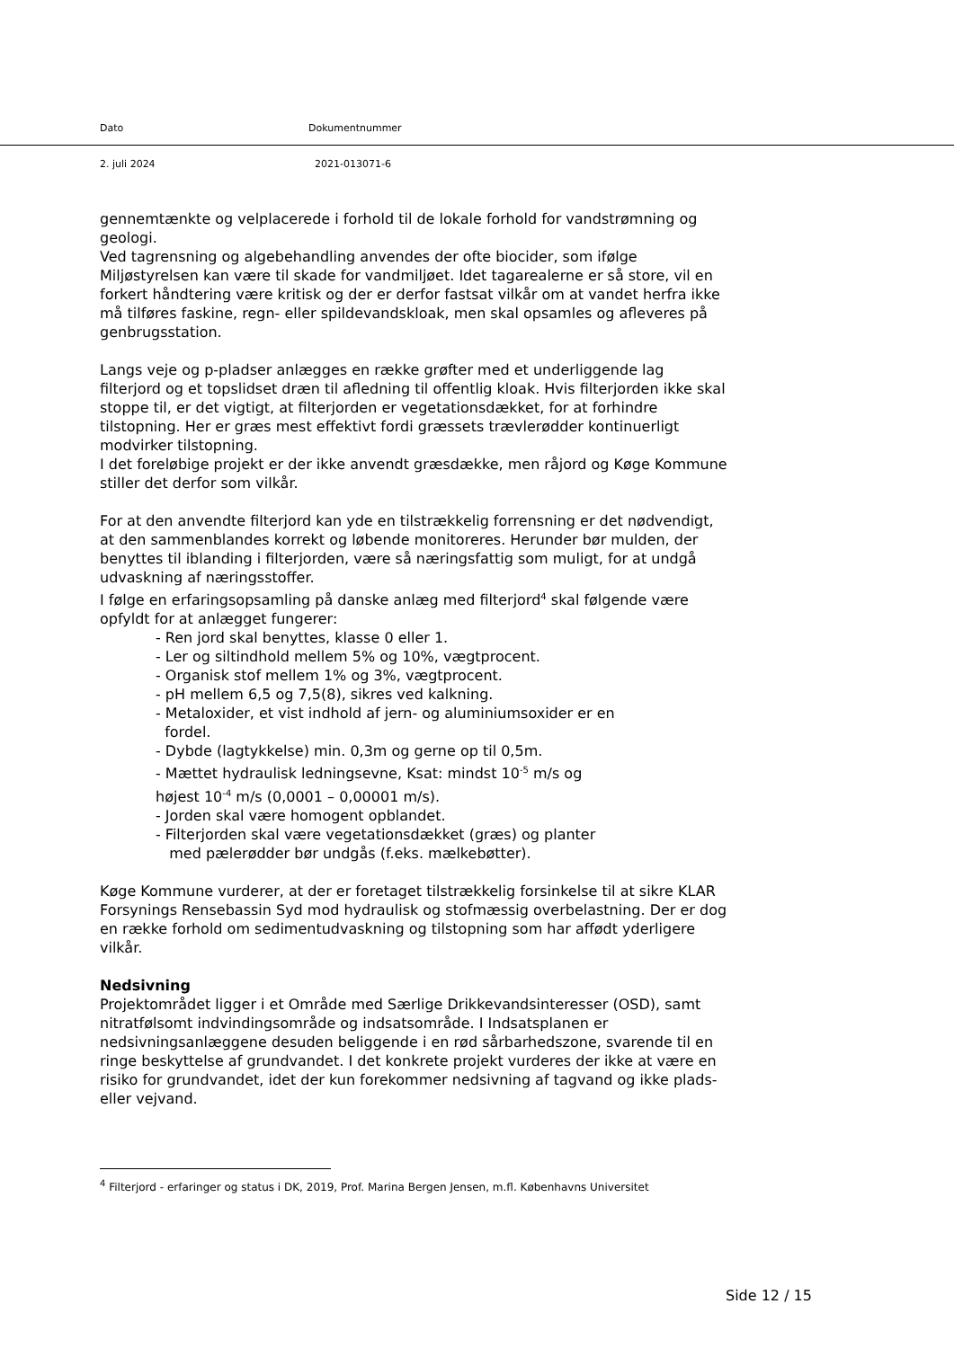Dato Dokumentnummer
2. juli 2024 2021-013071-6
gennemtænkte og velplacerede i forhold til de lokale forhold for vandstrømning og geologi.
Ved tagrensning og algebehandling anvendes der ofte biocider, som ifølge Miljøstyrelsen kan være til skade for vandmiljøet. Idet tagarealerne er så store, vil en forkert håndtering være kritisk og der er derfor fastsat vilkår om at vandet herfra ikke må tilføres faskine, regn- eller spildevandskloak, men skal opsamles og afleveres på genbrugsstation.
Langs veje og p-pladser anlægges en række grøfter med et underliggende lag filterjord og et topslidset dræn til afledning til offentlig kloak. Hvis filterjorden ikke skal stoppe til, er det vigtigt, at filterjorden er vegetationsdækket, for at forhindre tilstopning. Her er græs mest effektivt fordi græssets trævlerødder kontinuerligt modvirker tilstopning.
I det foreløbige projekt er der ikke anvendt græsdække, men råjord og Køge Kommune stiller det derfor som vilkår.
For at den anvendte filterjord kan yde en tilstrækkelig forrensning er det nødvendigt, at den sammenblandes korrekt og løbende monitoreres. Herunder bør mulden, der benyttes til iblanding i filterjorden, være så næringsfattig som muligt, for at undgå udvaskning af næringsstoffer.
I følge en erfaringsopsamling på danske anlæg med filterjord<sup>4</sup> skal følgende være opfyldt for at anlægget fungerer:
- Ren jord skal benyttes, klasse 0 eller 1.
- Ler og siltindhold mellem 5% og 10%, vægtprocent.
- Organisk stof mellem 1% og 3%, vægtprocent.
- pH mellem 6,5 og 7,5(8), sikres ved kalkning.
- Metaloxider, et vist indhold af jern- og aluminiumsoxider er en
fordel.
- Dybde (lagtykkelse) min. 0,3m og gerne op til 0,5m.
- Mættet hydraulisk ledningsevne, Ksat: mindst 10<sup>-5</sup> m/s og
højest 10<sup>-4</sup> m/s (0,0001 – 0,00001 m/s).
- Jorden skal være homogent opblandet.
- Filterjorden skal være vegetationsdækket (græs) og planter
med pælerødder bør undgås (f.eks. mælkebøtter).
Køge Kommune vurderer, at der er foretaget tilstrækkelig forsinkelse til at sikre KLAR Forsynings Rensebassin Syd mod hydraulisk og stofmæssig overbelastning. Der er dog en række forhold om sedimentudvaskning og tilstopning som har affødt yderligere vilkår.
Nedsivning
Projektområdet ligger i et Område med Særlige Drikkevandsinteresser (OSD), samt nitratfølsomt indvindingsområde og indsatsområde. I Indsatsplanen er nedsivningsanlæggene desuden beliggende i en rød sårbarhedszone, svarende til en ringe beskyttelse af grundvandet. I det konkrete projekt vurderes der ikke at være en risiko for grundvandet, idet der kun forekommer nedsivning af tagvand og ikke plads- eller vejvand.
<sup>4</sup> Filterjord - erfaringer og status i DK, 2019, Prof. Marina Bergen Jensen, m.fl. Københavns Universitet
Side 12 / 15